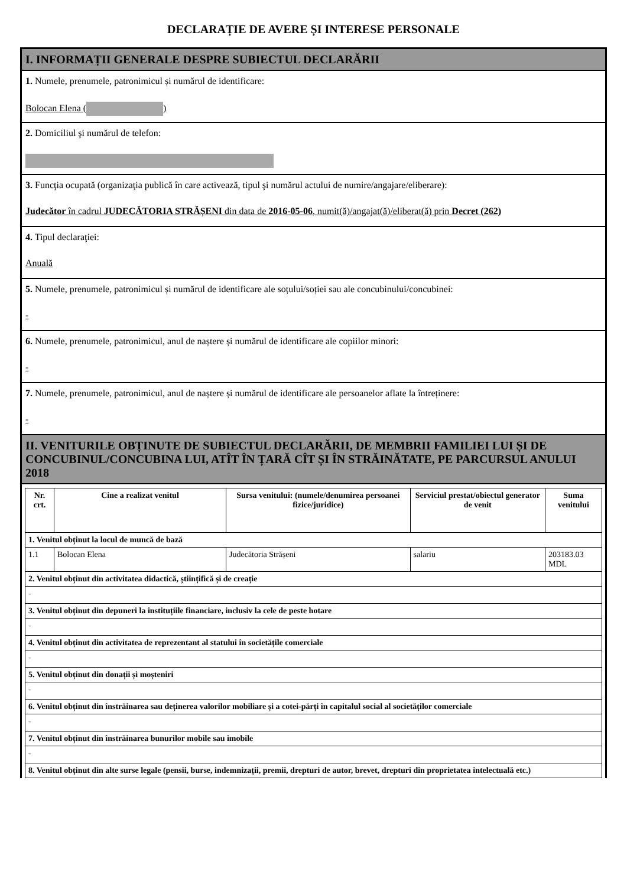DECLARAȚIE DE AVERE ȘI INTERESE PERSONALE
I. INFORMAȚII GENERALE DESPRE SUBIECTUL DECLARĂRII
1. Numele, prenumele, patronimicul și numărul de identificare:
Bolocan Elena ( )
2. Domiciliul şi numărul de telefon:
3. Funcţia ocupată (organizaţia publică în care activează, tipul şi numărul actului de numire/angajare/eliberare):
Judecător în cadrul JUDECĂTORIA STRĂȘENI din data de 2016-05-06, numit(ă)/angajat(ă)/eliberat(ă) prin Decret (262)
4. Tipul declaraţiei:
Anuală
5. Numele, prenumele, patronimicul și numărul de identificare ale soțului/soției sau ale concubinului/concubinei:
-
6. Numele, prenumele, patronimicul, anul de naștere și numărul de identificare ale copiilor minori:
-
7. Numele, prenumele, patronimicul, anul de naștere și numărul de identificare ale persoanelor aflate la întreținere:
-
II. VENITURILE OBȚINUTE DE SUBIECTUL DECLARĂRII, DE MEMBRII FAMILIEI LUI ȘI DE CONCUBINUL/CONCUBINA LUI, ATÎT ÎN ȚARĂ CÎT ȘI ÎN STRĂINĂTATE, PE PARCURSUL ANULUI 2018
| Nr. crt. | Cine a realizat venitul | Sursa venitului: (numele/denumirea persoanei fizice/juridice) | Serviciul prestat/obiectul generator de venit | Suma venitului |
| --- | --- | --- | --- | --- |
| 1. Venitul obținut la locul de muncă de bază | | | | |
| 1.1 | Bolocan Elena | Judecătoria Strășeni | salariu | 203183.03 MDL |
| 2. Venitul obținut din activitatea didactică, științifică și de creație | | | | |
| - | | | | |
| 3. Venitul obținut din depuneri la instituțiile financiare, inclusiv la cele de peste hotare | | | | |
| - | | | | |
| 4. Venitul obținut din activitatea de reprezentant al statului în societățile comerciale | | | | |
| - | | | | |
| 5. Venitul obținut din donații și moșteniri | | | | |
| - | | | | |
| 6. Venitul obținut din înstrăinarea sau deținerea valorilor mobiliare și a cotei-părți în capitalul social al societăților comerciale | | | | |
| - | | | | |
| 7. Venitul obținut din înstrăinarea bunurilor mobile sau imobile | | | | |
| - | | | | |
| 8. Venitul obținut din alte surse legale (pensii, burse, indemnizații, premii, drepturi de autor, brevet, drepturi din proprietatea intelectuală etc.) | | | | |